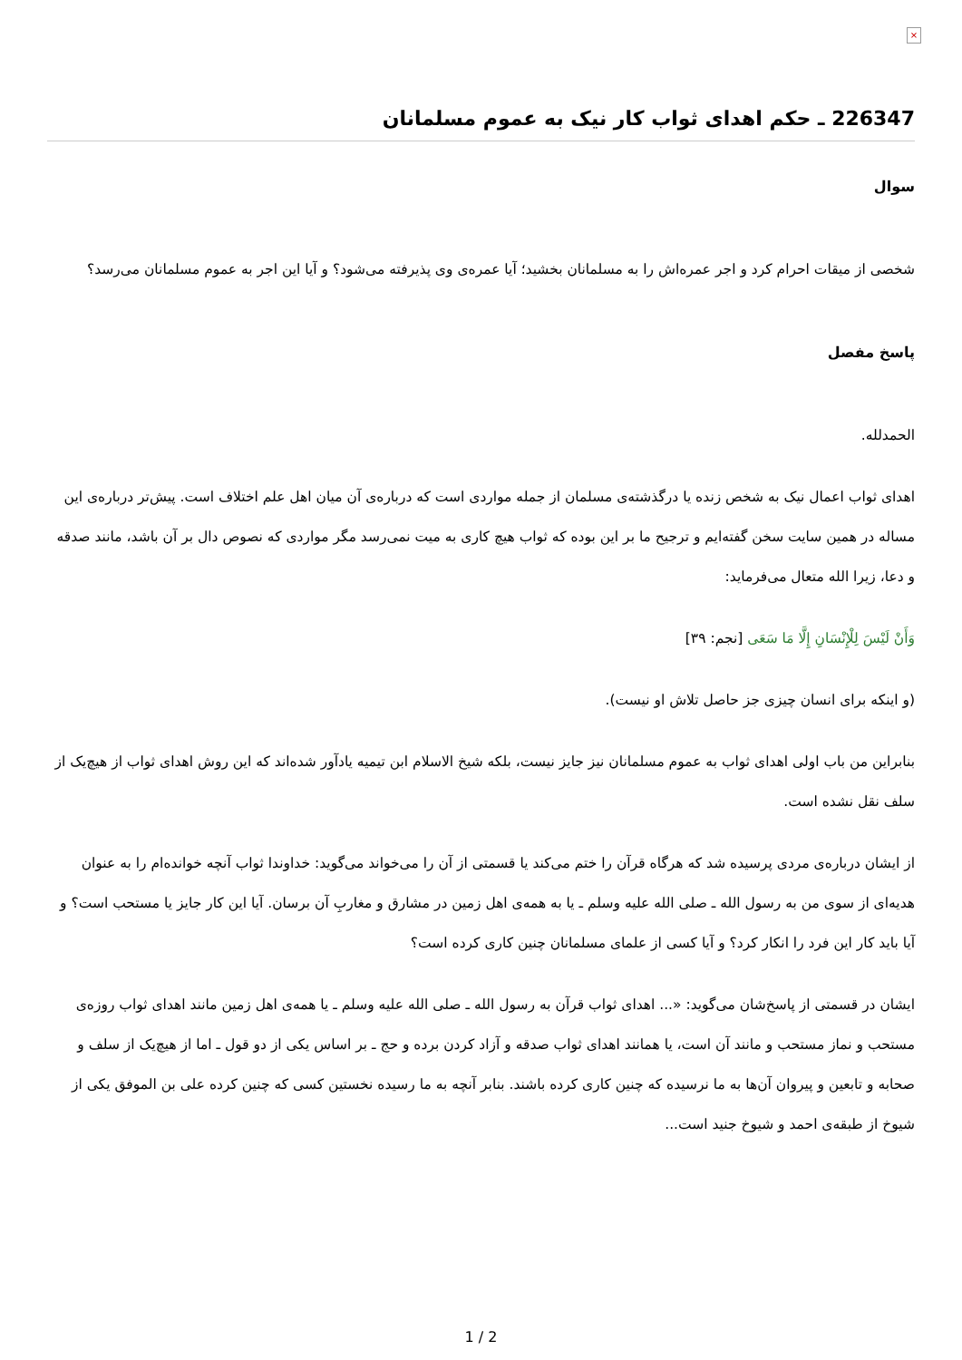×
226347 ـ حکم اهدای ثواب کار نیک به عموم مسلمانان
سوال
شخصی از میقات احرام کرد و اجر عمره‌اش را به مسلمانان بخشید؛ آیا عمره‌ی وی پذیرفته می‌شود؟ و آیا این اجر به عموم مسلمانان می‌رسد؟
پاسخ مفصل
الحمدلله.
اهدای ثواب اعمال نیک به شخص زنده یا درگذشته‌ی مسلمان از جمله مواردی است که درباره‌ی آن میان اهل علم اختلاف است. پیش‌تر درباره‌ی این مساله در همین سایت سخن گفته‌ایم و ترجیح ما بر این بوده که ثواب هیچ کاری به میت نمی‌رسد مگر مواردی که نصوص دال بر آن باشد، مانند صدقه و دعا، زیرا الله متعال می‌فرماید:
وَأَنْ لَيْسَ لِلْإِنْسَانِ إِلَّا مَا سَعَى [نجم: ٣٩]
(و اینکه برای انسان چیزی جز حاصل تلاش او نیست).
بنابراین من باب اولی اهدای ثواب به عموم مسلمانان نیز جایز نیست، بلکه شیخ الاسلام ابن تیمیه یادآور شده‌اند که این روش اهدای ثواب از هیچ‌یک از سلف نقل نشده است.
از ایشان درباره‌ی مردی پرسیده شد که هرگاه قرآن را ختم می‌کند یا قسمتی از آن را می‌خواند می‌گوید: خداوندا ثواب آنچه خوانده‌ام را به عنوان هدیه‌ای از سوی من به رسول الله ـ صلی الله علیه وسلم ـ یا به همه‌ی اهل زمین در مشارق و مغاربِ آن برسان. آیا این کار جایز یا مستحب است؟ و آیا باید کار این فرد را انکار کرد؟ و آیا کسی از علمای مسلمانان چنین کاری کرده است؟
ایشان در قسمتی از پاسخ‌شان می‌گوید: «... اهدای ثواب قرآن به رسول الله ـ صلی الله علیه وسلم ـ یا همه‌ی اهل زمین مانند اهدای ثواب روزه‌ی مستحب و نماز مستحب و مانند آن است، یا همانند اهدای ثواب صدقه و آزاد کردن برده و حج ـ بر اساس یکی از دو قول ـ اما از هیچ‌یک از سلف و صحابه و تابعین و پیروان آن‌ها به ما نرسیده که چنین کاری کرده باشند. بنابر آنچه به ما رسیده نخستین کسی که چنین کرده علی بن الموفق یکی از شیوخ از طبقه‌ی احمد و شیوخ جنید است...
1 / 2